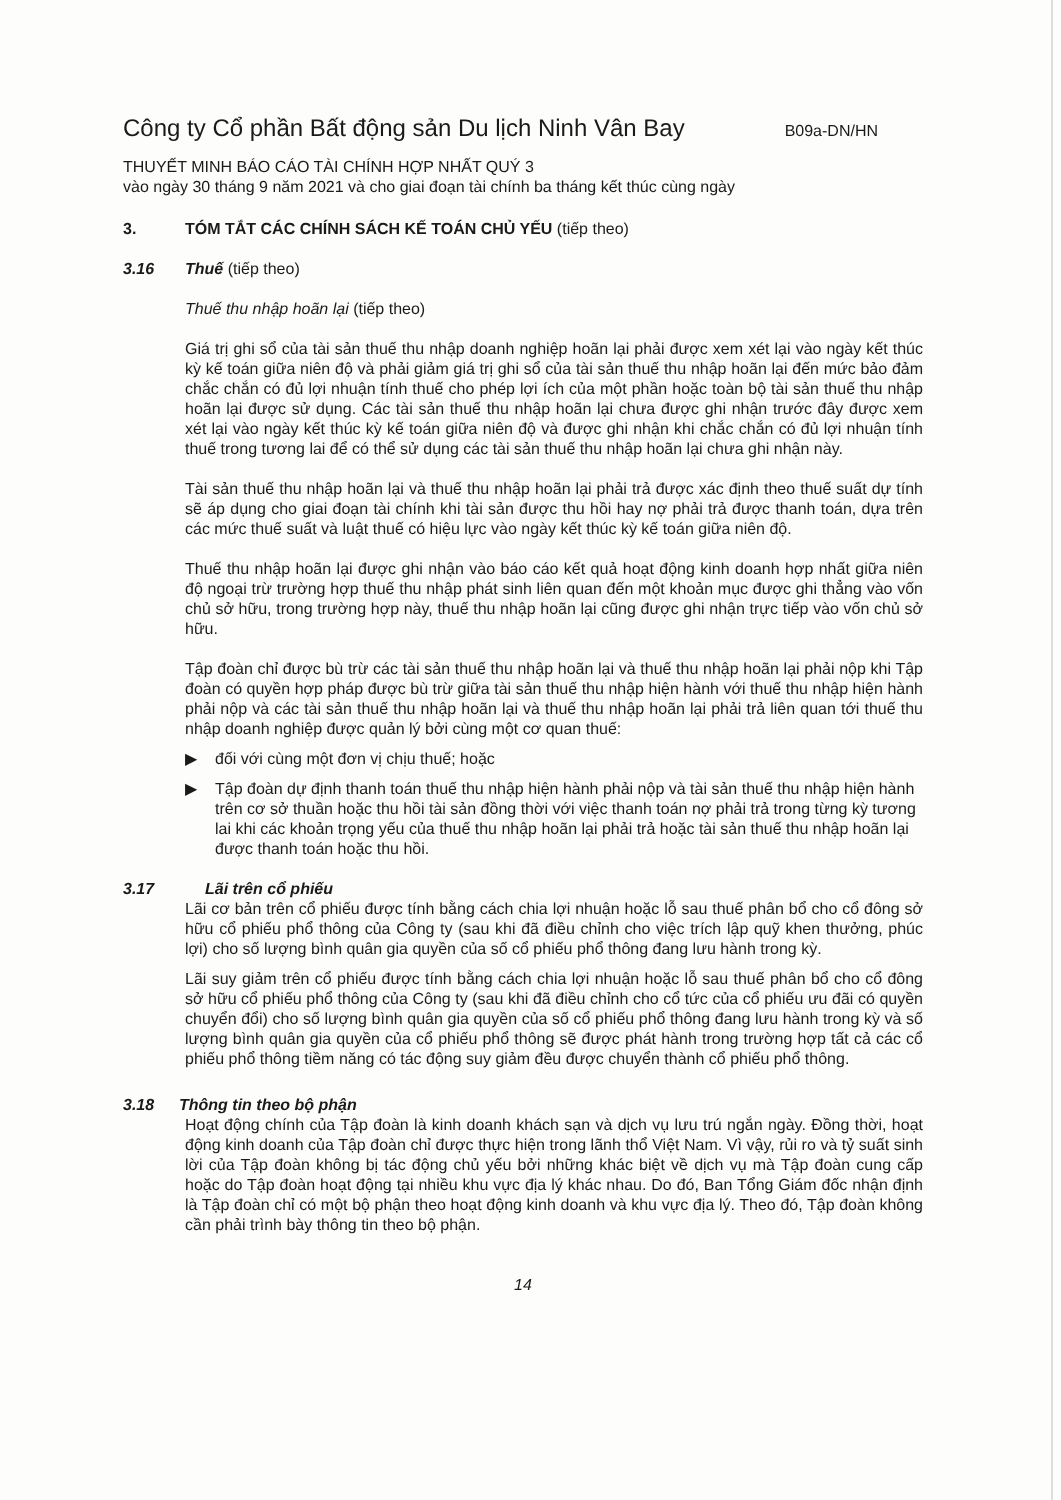Công ty Cổ phần Bất động sản Du lịch Ninh Vân Bay
B09a-DN/HN
THUYẾT MINH BÁO CÁO TÀI CHÍNH HỢP NHẤT QUÝ 3
vào ngày 30 tháng 9 năm 2021 và cho giai đoạn tài chính ba tháng kết thúc cùng ngày
3. TÓM TẮT CÁC CHÍNH SÁCH KẾ TOÁN CHỦ YẾU (tiếp theo)
3.16 Thuế (tiếp theo)
Thuế thu nhập hoãn lại (tiếp theo)
Giá trị ghi sổ của tài sản thuế thu nhập doanh nghiệp hoãn lại phải được xem xét lại vào ngày kết thúc kỳ kế toán giữa niên độ và phải giảm giá trị ghi sổ của tài sản thuế thu nhập hoãn lại đến mức bảo đảm chắc chắn có đủ lợi nhuận tính thuế cho phép lợi ích của một phần hoặc toàn bộ tài sản thuế thu nhập hoãn lại được sử dụng. Các tài sản thuế thu nhập hoãn lại chưa được ghi nhận trước đây được xem xét lại vào ngày kết thúc kỳ kế toán giữa niên độ và được ghi nhận khi chắc chắn có đủ lợi nhuận tính thuế trong tương lai để có thể sử dụng các tài sản thuế thu nhập hoãn lại chưa ghi nhận này.
Tài sản thuế thu nhập hoãn lại và thuế thu nhập hoãn lại phải trả được xác định theo thuế suất dự tính sẽ áp dụng cho giai đoạn tài chính khi tài sản được thu hồi hay nợ phải trả được thanh toán, dựa trên các mức thuế suất và luật thuế có hiệu lực vào ngày kết thúc kỳ kế toán giữa niên độ.
Thuế thu nhập hoãn lại được ghi nhận vào báo cáo kết quả hoạt động kinh doanh hợp nhất giữa niên độ ngoại trừ trường hợp thuế thu nhập phát sinh liên quan đến một khoản mục được ghi thẳng vào vốn chủ sở hữu, trong trường hợp này, thuế thu nhập hoãn lại cũng được ghi nhận trực tiếp vào vốn chủ sở hữu.
Tập đoàn chỉ được bù trừ các tài sản thuế thu nhập hoãn lại và thuế thu nhập hoãn lại phải nộp khi Tập đoàn có quyền hợp pháp được bù trừ giữa tài sản thuế thu nhập hiện hành với thuế thu nhập hiện hành phải nộp và các tài sản thuế thu nhập hoãn lại và thuế thu nhập hoãn lại phải trả liên quan tới thuế thu nhập doanh nghiệp được quản lý bởi cùng một cơ quan thuế:
▶ đối với cùng một đơn vị chịu thuế; hoặc
▶ Tập đoàn dự định thanh toán thuế thu nhập hiện hành phải nộp và tài sản thuế thu nhập hiện hành trên cơ sở thuần hoặc thu hồi tài sản đồng thời với việc thanh toán nợ phải trả trong từng kỳ tương lai khi các khoản trọng yếu của thuế thu nhập hoãn lại phải trả hoặc tài sản thuế thu nhập hoãn lại được thanh toán hoặc thu hồi.
3.17 Lãi trên cổ phiếu
Lãi cơ bản trên cổ phiếu được tính bằng cách chia lợi nhuận hoặc lỗ sau thuế phân bổ cho cổ đông sở hữu cổ phiếu phổ thông của Công ty (sau khi đã điều chỉnh cho việc trích lập quỹ khen thưởng, phúc lợi) cho số lượng bình quân gia quyền của số cổ phiếu phổ thông đang lưu hành trong kỳ.
Lãi suy giảm trên cổ phiếu được tính bằng cách chia lợi nhuận hoặc lỗ sau thuế phân bổ cho cổ đông sở hữu cổ phiếu phổ thông của Công ty (sau khi đã điều chỉnh cho cổ tức của cổ phiếu ưu đãi có quyền chuyển đổi) cho số lượng bình quân gia quyền của số cổ phiếu phổ thông đang lưu hành trong kỳ và số lượng bình quân gia quyền của cổ phiếu phổ thông sẽ được phát hành trong trường hợp tất cả các cổ phiếu phổ thông tiềm năng có tác động suy giảm đều được chuyển thành cổ phiếu phổ thông.
3.18 Thông tin theo bộ phận
Hoạt động chính của Tập đoàn là kinh doanh khách sạn và dịch vụ lưu trú ngắn ngày. Đồng thời, hoạt động kinh doanh của Tập đoàn chỉ được thực hiện trong lãnh thổ Việt Nam. Vì vậy, rủi ro và tỷ suất sinh lời của Tập đoàn không bị tác động chủ yếu bởi những khác biệt về dịch vụ mà Tập đoàn cung cấp hoặc do Tập đoàn hoạt động tại nhiều khu vực địa lý khác nhau. Do đó, Ban Tổng Giám đốc nhận định là Tập đoàn chỉ có một bộ phận theo hoạt động kinh doanh và khu vực địa lý. Theo đó, Tập đoàn không cần phải trình bày thông tin theo bộ phận.
14